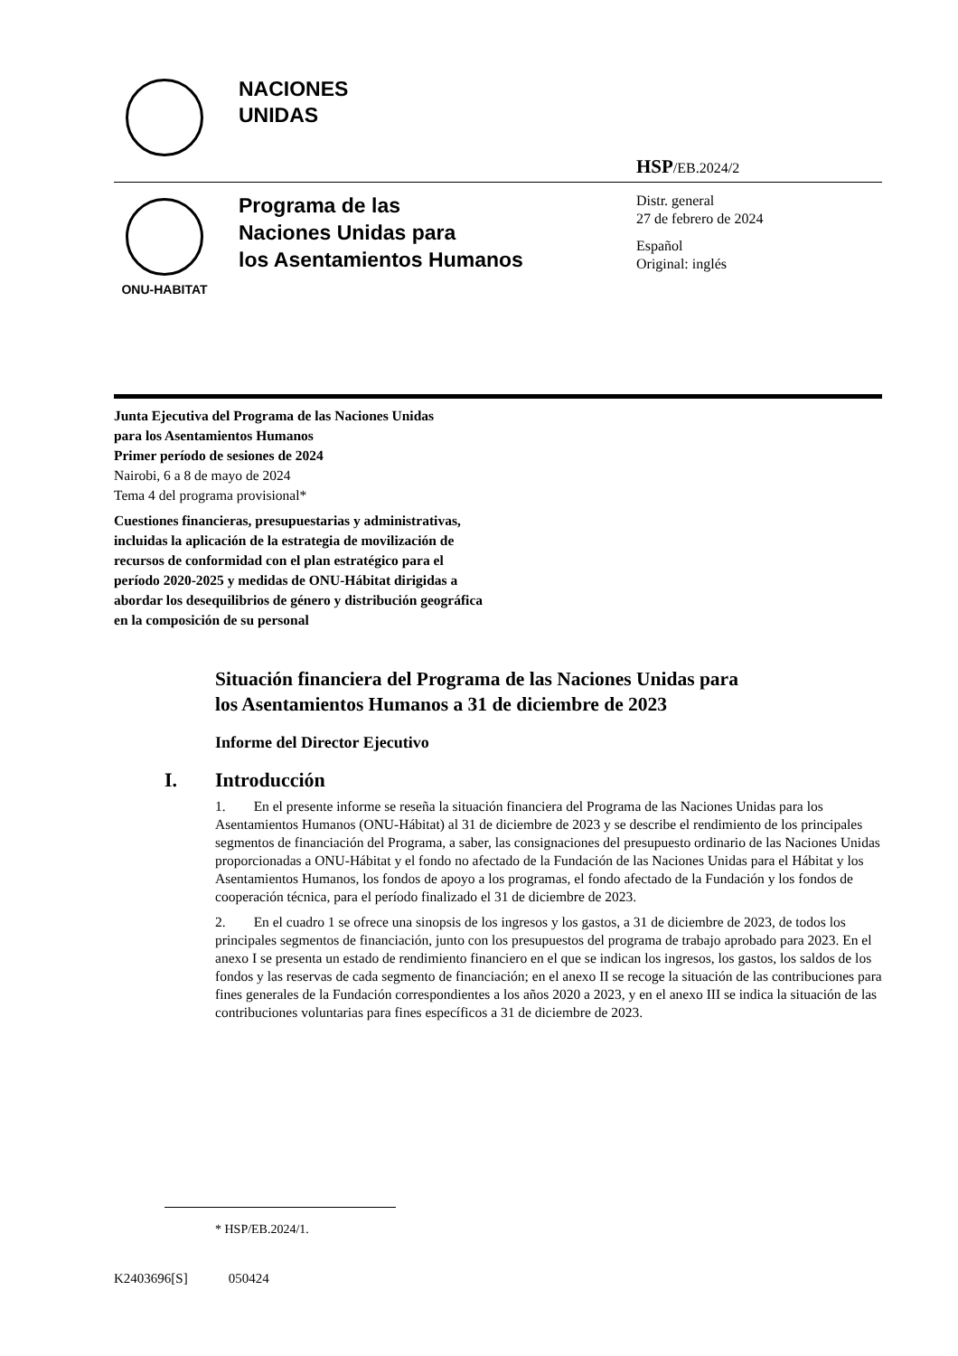NACIONES
UNIDAS
HSP/EB.2024/2
ONU-HABITAT
Programa de las
Naciones Unidas para
los Asentamientos Humanos
Distr. general
27 de febrero de 2024
Español
Original: inglés
Junta Ejecutiva del Programa de las Naciones Unidas
para los Asentamientos Humanos
Primer período de sesiones de 2024
Nairobi, 6 a 8 de mayo de 2024
Tema 4 del programa provisional*
Cuestiones financieras, presupuestarias y administrativas,
incluidas la aplicación de la estrategia de movilización de
recursos de conformidad con el plan estratégico para el
período 2020-2025 y medidas de ONU-Hábitat dirigidas a
abordar los desequilibrios de género y distribución geográfica
en la composición de su personal
Situación financiera del Programa de las Naciones Unidas para
los Asentamientos Humanos a 31 de diciembre de 2023
Informe del Director Ejecutivo
I. Introducción
1. En el presente informe se reseña la situación financiera del Programa de las Naciones Unidas para los Asentamientos Humanos (ONU-Hábitat) al 31 de diciembre de 2023 y se describe el rendimiento de los principales segmentos de financiación del Programa, a saber, las consignaciones del presupuesto ordinario de las Naciones Unidas proporcionadas a ONU-Hábitat y el fondo no afectado de la Fundación de las Naciones Unidas para el Hábitat y los Asentamientos Humanos, los fondos de apoyo a los programas, el fondo afectado de la Fundación y los fondos de cooperación técnica, para el período finalizado el 31 de diciembre de 2023.
2. En el cuadro 1 se ofrece una sinopsis de los ingresos y los gastos, a 31 de diciembre de 2023, de todos los principales segmentos de financiación, junto con los presupuestos del programa de trabajo aprobado para 2023. En el anexo I se presenta un estado de rendimiento financiero en el que se indican los ingresos, los gastos, los saldos de los fondos y las reservas de cada segmento de financiación; en el anexo II se recoge la situación de las contribuciones para fines generales de la Fundación correspondientes a los años 2020 a 2023, y en el anexo III se indica la situación de las contribuciones voluntarias para fines específicos a 31 de diciembre de 2023.
* HSP/EB.2024/1.
K2403696[S] 050424